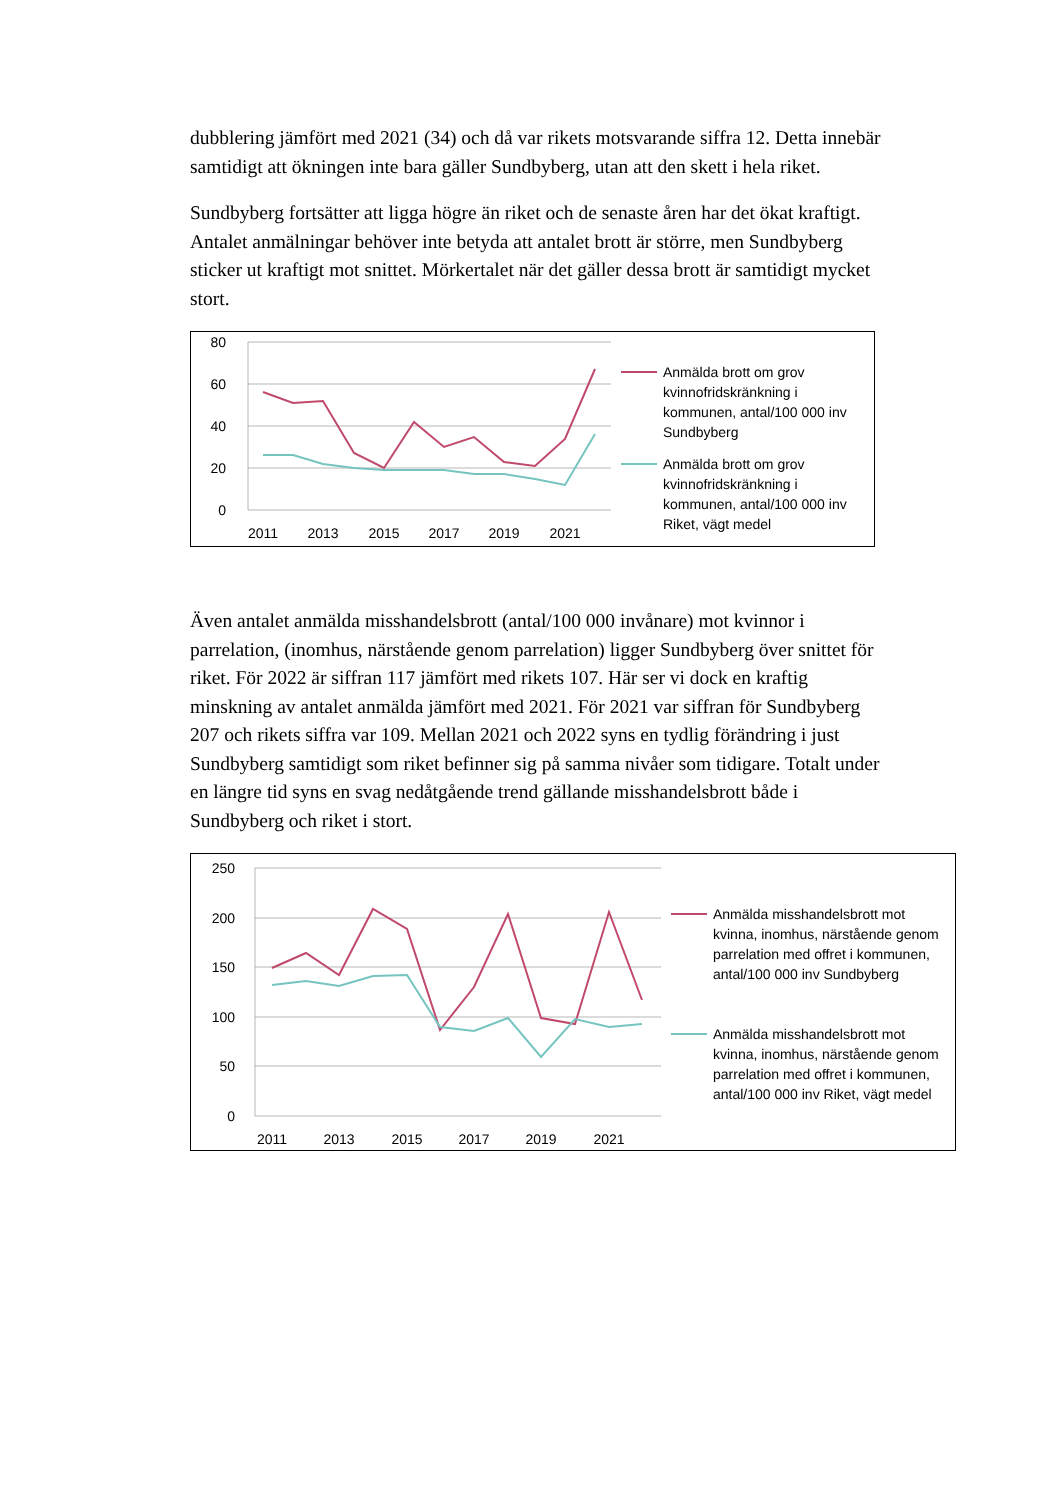dubblering jämfört med 2021 (34) och då var rikets motsvarande siffra 12. Detta innebär samtidigt att ökningen inte bara gäller Sundbyberg, utan att den skett i hela riket.
Sundbyberg fortsätter att ligga högre än riket och de senaste åren har det ökat kraftigt. Antalet anmälningar behöver inte betyda att antalet brott är större, men Sundbyberg sticker ut kraftigt mot snittet. Mörkertalet när det gäller dessa brott är samtidigt mycket stort.
80
60
40
20
0
2011
2013
2015
2017
2019
2021
Anmälda brott om grov kvinnofridskränkning i kommunen, antal/100 000 inv Sundbyberg
Anmälda brott om grov kvinnofridskränkning i kommunen, antal/100 000 inv Riket, vägt medel
Även antalet anmälda misshandelsbrott (antal/100 000 invånare) mot kvinnor i parrelation, (inomhus, närstående genom parrelation) ligger Sundbyberg över snittet för riket. För 2022 är siffran 117 jämfört med rikets 107. Här ser vi dock en kraftig minskning av antalet anmälda jämfört med 2021. För 2021 var siffran för Sundbyberg 207 och rikets siffra var 109. Mellan 2021 och 2022 syns en tydlig förändring i just Sundbyberg samtidigt som riket befinner sig på samma nivåer som tidigare. Totalt under en längre tid syns en svag nedåtgående trend gällande misshandelsbrott både i Sundbyberg och riket i stort.
250
200
150
100
50
0
2011
2013
2015
2017
2019
2021
Anmälda misshandelsbrott mot kvinna, inomhus, närstående genom parrelation med offret i kommunen, antal/100 000 inv Sundbyberg
Anmälda misshandelsbrott mot kvinna, inomhus, närstående genom parrelation med offret i kommunen, antal/100 000 inv Riket, vägt medel